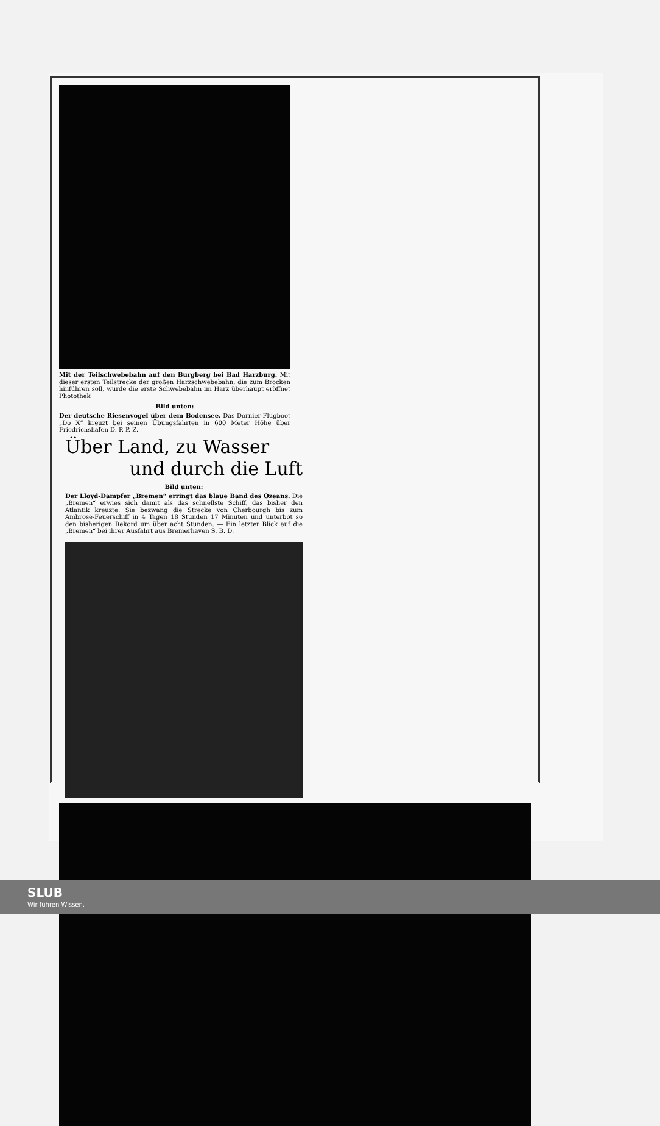Mit der Teilschwebebahn auf den Burgberg bei Bad Harzburg. Mit dieser ersten Teilstrecke der großen Harzschwebebahn, die zum Brocken hinführen soll, wurde die erste Schwebebahn im Harz überhaupt eröffnet Photothek
Bild unten:
Der deutsche Riesenvogel über dem Bodensee. Das Dornier-Flugboot „Do X“ kreuzt bei seinen Übungsfahrten in 600 Meter Höhe über Friedrichshafen D. P. P. Z.
Über Land, zu Wasser
und durch die Luft
Bild unten:
Der Lloyd-Dampfer „Bremen“ erringt das blaue Band des Ozeans. Die „Bremen“ erwies sich damit als das schnellste Schiff, das bisher den Atlantik kreuzte. Sie bezwang die Strecke von Cherbourgh bis zum Ambrose-Feuerschiff in 4 Tagen 18 Stunden 17 Minuten und unterbot so den bisherigen Rekord um über acht Stunden. — Ein letzter Blick auf die „Bremen“ bei ihrer Ausfahrt aus Bremerhaven S. B. D.
SLUB
Wir führen Wissen.